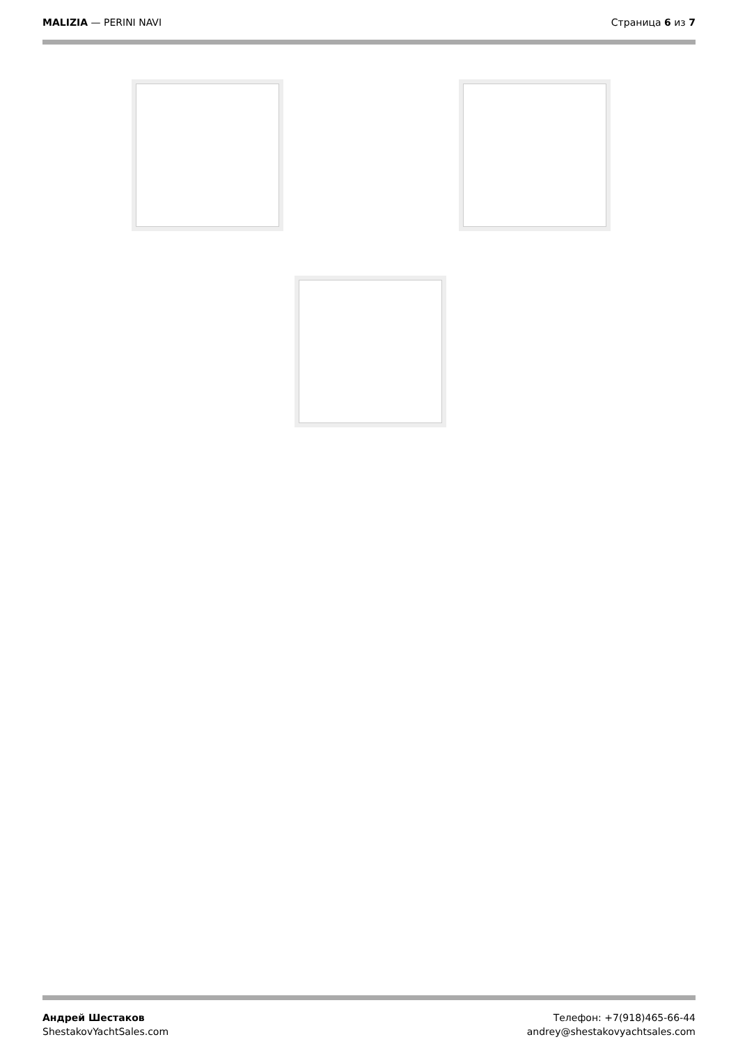MALIZIA — PERINI NAVI Страница 6 из 7
Андрей Шестаков
ShestakovYachtSales.com
Телефон: +7(918)465-66-44
andrey@shestakovyachtsales.com